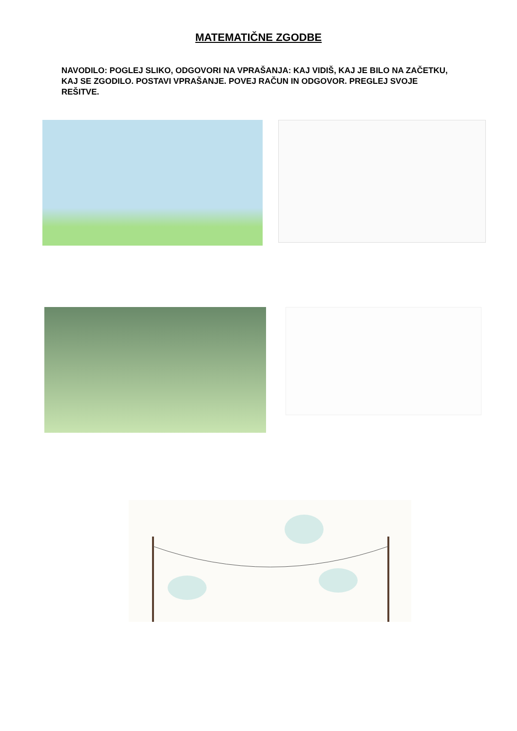MATEMATIČNE ZGODBE
NAVODILO: POGLEJ SLIKO, ODGOVORI NA VPRAŠANJA: KAJ VIDIŠ, KAJ JE BILO NA ZAČETKU, KAJ SE ZGODILO. POSTAVI VPRAŠANJE. POVEJ RAČUN IN ODGOVOR. PREGLEJ SVOJE REŠITVE.